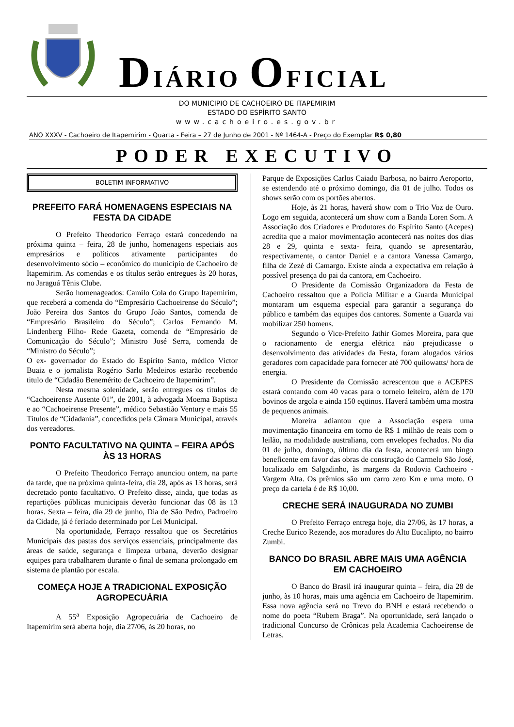DIÁRIO OFICIAL
DO MUNICIPIO DE CACHOEIRO DE ITAPEMIRIM
ESTADO DO ESPÍRITO SANTO
www.cachoeiro.es.gov.br
ANO XXXV - Cachoeiro de Itapemirim - Quarta - Feira – 27 de Junho de 2001 - Nº 1464-A - Preço do Exemplar R$ 0,80
PODER EXECUTIVO
BOLETIM INFORMATIVO
PREFEITO FARÁ HOMENAGENS ESPECIAIS NA FESTA DA CIDADE
O Prefeito Theodorico Ferraço estará concedendo na próxima quinta – feira, 28 de junho, homenagens especiais aos empresários e políticos ativamente participantes do desenvolvimento sócio – econômico do município de Cachoeiro de Itapemirim. As comendas e os títulos serão entregues às 20 horas, no Jaraguá Tênis Clube.
Serão homenageados: Camilo Cola do Grupo Itapemirim, que receberá a comenda do “Empresário Cachoeirense do Século”; João Pereira dos Santos do Grupo João Santos, comenda de “Empresário Brasileiro do Século”; Carlos Fernando M. Lindenberg Filho- Rede Gazeta, comenda de “Empresário de Comunicação do Século”; Ministro José Serra, comenda de “Ministro do Século”;
O ex- governador do Estado do Espírito Santo, médico Victor Buaiz e o jornalista Rogério Sarlo Medeiros estarão recebendo titulo de “Cidadão Benemérito de Cachoeiro de Itapemirim”.
Nesta mesma solenidade, serão entregues os títulos de “Cachoeirense Ausente 01”, de 2001, à advogada Moema Baptista e ao “Cachoeirense Presente”, médico Sebastião Ventury e mais 55 Títulos de “Cidadania”, concedidos pela Câmara Municipal, através dos vereadores.
PONTO FACULTATIVO NA QUINTA – FEIRA APÓS ÀS 13 HORAS
O Prefeito Theodorico Ferraço anunciou ontem, na parte da tarde, que na próxima quinta-feira, dia 28, após as 13 horas, será decretado ponto facultativo. O Prefeito disse, ainda, que todas as repartições públicas municipais deverão funcionar das 08 às 13 horas. Sexta – feira, dia 29 de junho, Dia de São Pedro, Padroeiro da Cidade, já é feriado determinado por Lei Municipal.
Na oportunidade, Ferraço ressaltou que os Secretários Municipais das pastas dos serviços essenciais, principalmente das áreas de saúde, segurança e limpeza urbana, deverão designar equipes para trabalharem durante o final de semana prolongado em sistema de plantão por escala.
COMEÇA HOJE A TRADICIONAL EXPOSIÇÃO AGROPECUÁRIA
A 55<sup>a</sup> Exposição Agropecuária de Cachoeiro de Itapemirim será aberta hoje, dia 27/06, às 20 horas, no
Parque de Exposições Carlos Caiado Barbosa, no bairro Aeroporto, se estendendo até o próximo domingo, dia 01 de julho. Todos os shows serão com os portões abertos.
Hoje, às 21 horas, haverá show com o Trio Voz de Ouro. Logo em seguida, acontecerá um show com a Banda Loren Som. A Associação dos Criadores e Produtores do Espírito Santo (Acepes) acredita que a maior movimentação acontecerá nas noites dos dias 28 e 29, quinta e sexta- feira, quando se apresentarão, respectivamente, o cantor Daniel e a cantora Vanessa Camargo, filha de Zezé di Camargo. Existe ainda a expectativa em relação à possível presença do pai da cantora, em Cachoeiro.
O Presidente da Comissão Organizadora da Festa de Cachoeiro ressaltou que a Polícia Militar e a Guarda Municipal montaram um esquema especial para garantir a segurança do público e também das equipes dos cantores. Somente a Guarda vai mobilizar 250 homens.
Segundo o Vice-Prefeito Jathir Gomes Moreira, para que o racionamento de energia elétrica não prejudicasse o desenvolvimento das atividades da Festa, foram alugados vários geradores com capacidade para fornecer até 700 quilowatts/ hora de energia.
O Presidente da Comissão acrescentou que a ACEPES estará contando com 40 vacas para o torneio leiteiro, além de 170 bovinos de argola e ainda 150 eqüinos. Haverá também uma mostra de pequenos animais.
Moreira adiantou que a Associação espera uma movimentação financeira em torno de R$ 1 milhão de reais com o leilão, na modalidade australiana, com envelopes fechados. No dia 01 de julho, domingo, último dia da festa, acontecerá um bingo beneficente em favor das obras de construção do Carmelo São José, localizado em Salgadinho, às margens da Rodovia Cachoeiro - Vargem Alta. Os prêmios são um carro zero Km e uma moto. O preço da cartela é de R$ 10,00.
CRECHE SERÁ INAUGURADA NO ZUMBI
O Prefeito Ferraço entrega hoje, dia 27/06, às 17 horas, a Creche Eurico Rezende, aos moradores do Alto Eucalipto, no bairro Zumbi.
BANCO DO BRASIL ABRE MAIS UMA AGÊNCIA EM CACHOEIRO
O Banco do Brasil irá inaugurar quinta – feira, dia 28 de junho, às 10 horas, mais uma agência em Cachoeiro de Itapemirim. Essa nova agência será no Trevo do BNH e estará recebendo o nome do poeta “Rubem Braga”. Na oportunidade, será lançado o tradicional Concurso de Crônicas pela Academia Cachoeirense de Letras.